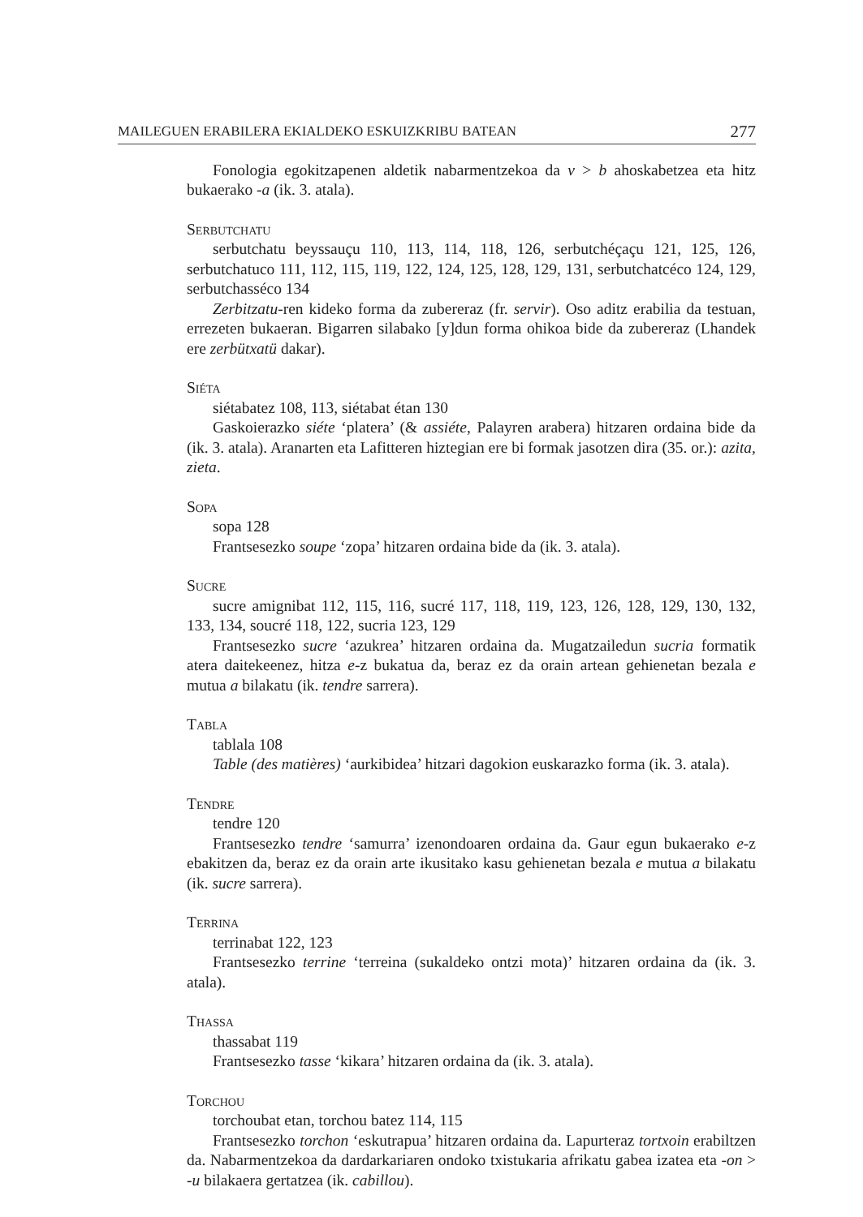MAILEGUEN ERABILERA EKIALDEKO ESKUIZKRIBU BATEAN 277
Fonologia egokitzapenen aldetik nabarmentzekoa da v > b ahoskabetzea eta hitz bukaerako -a (ik. 3. atala).
Serbutchatu
serbutchatu beyssauçu 110, 113, 114, 118, 126, serbutchéçaçu 121, 125, 126, serbutchatuco 111, 112, 115, 119, 122, 124, 125, 128, 129, 131, serbutchatcéco 124, 129, serbutchasséco 134
Zerbitzatu-ren kideko forma da zubereraz (fr. servir). Oso aditz erabilia da testuan, errezeten bukaeran. Bigarren silabako [y]dun forma ohikoa bide da zubereraz (Lhandek ere zerbütxatü dakar).
Siéta
siétabatez 108, 113, siétabat étan 130
Gaskoierazko siéte ‘platera’ (& assiéte, Palayren arabera) hitzaren ordaina bide da (ik. 3. atala). Aranarten eta Lafitteren hiztegian ere bi formak jasotzen dira (35. or.): azita, zieta.
Sopa
sopa 128
Frantsesezko soupe ‘zopa’ hitzaren ordaina bide da (ik. 3. atala).
Sucre
sucre amignibat 112, 115, 116, sucré 117, 118, 119, 123, 126, 128, 129, 130, 132, 133, 134, soucré 118, 122, sucria 123, 129
Frantsesezko sucre ‘azukrea’ hitzaren ordaina da. Mugatzailedun sucria formatik atera daitekeenez, hitza e-z bukatua da, beraz ez da orain artean gehienetan bezala e mutua a bilakatu (ik. tendre sarrera).
Tabla
tablala 108
Table (des matières) ‘aurkibidea’ hitzari dagokion euskarazko forma (ik. 3. atala).
Tendre
tendre 120
Frantsesezko tendre ‘samurra’ izenondoaren ordaina da. Gaur egun bukaerako e-z ebakitzen da, beraz ez da orain arte ikusitako kasu gehienetan bezala e mutua a bilakatu (ik. sucre sarrera).
Terrina
terrinabat 122, 123
Frantsesezko terrine ‘terreina (sukaldeko ontzi mota)’ hitzaren ordaina da (ik. 3. atala).
Thassa
thassabat 119
Frantsesezko tasse ‘kikara’ hitzaren ordaina da (ik. 3. atala).
Torchou
torchoubat etan, torchou batez 114, 115
Frantsesezko torchon ‘eskutrapua’ hitzaren ordaina da. Lapurteraz tortxoin erabiltzen da. Nabarmentzekoa da dardarkariaren ondoko txistukaria afrikatu gabea izatea eta -on > -u bilakaera gertatzea (ik. cabillou).